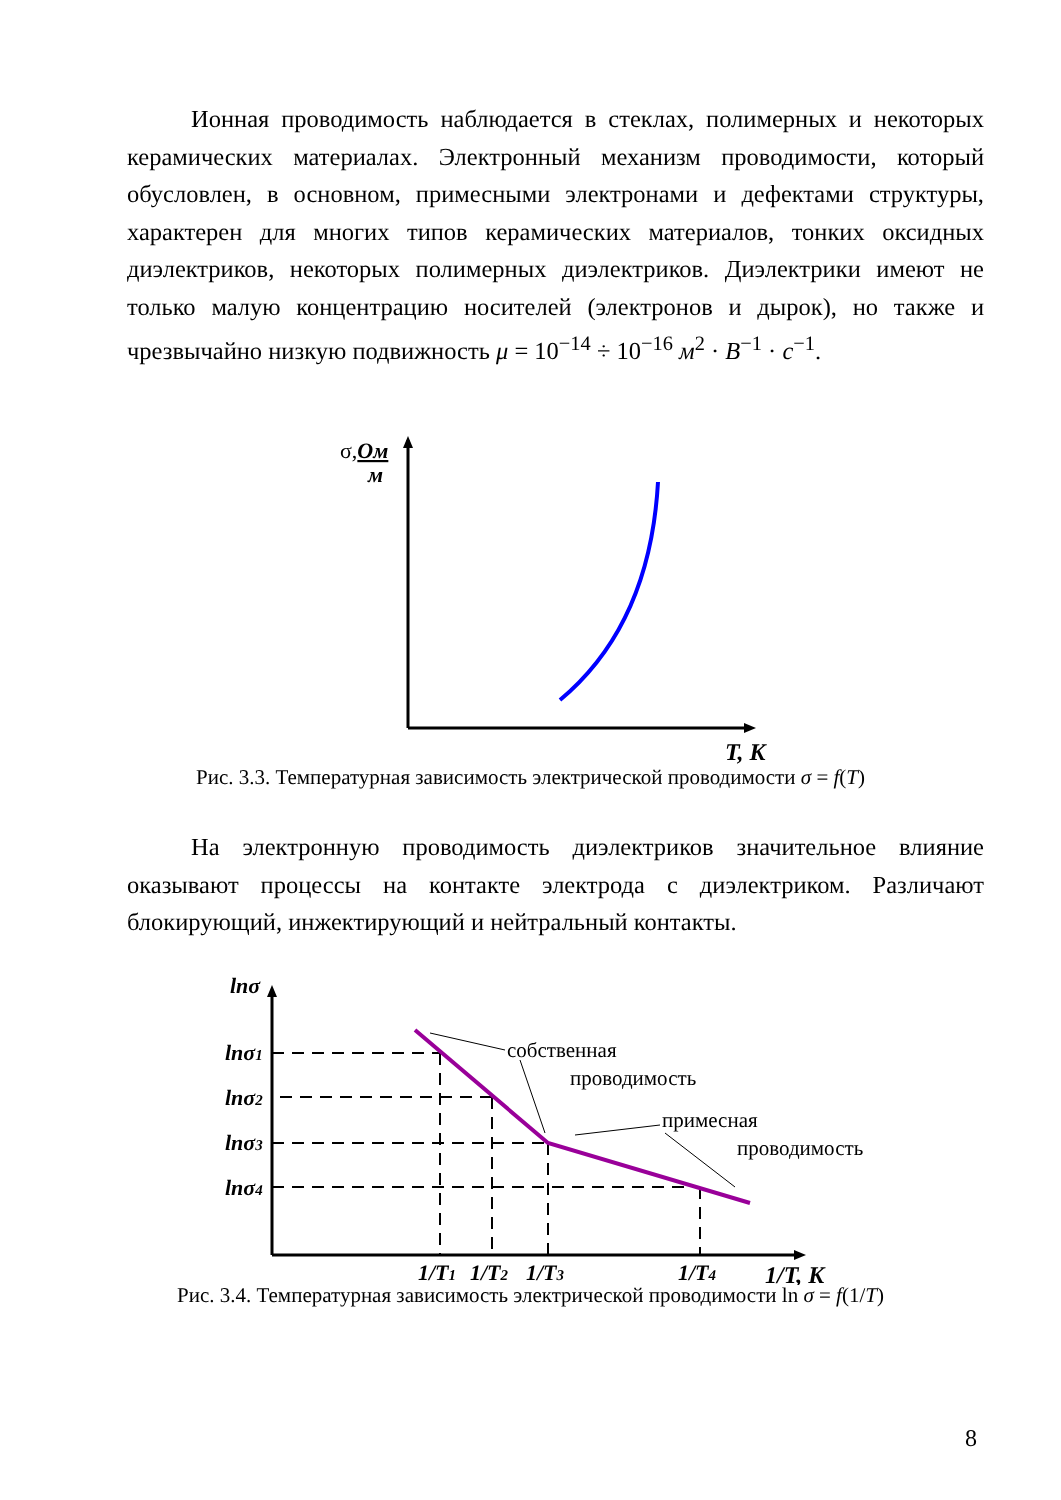Ионная проводимость наблюдается в стеклах, полимерных и некоторых керамических материалах. Электронный механизм проводимости, который обусловлен, в основном, примесными электронами и дефектами структуры, характерен для многих типов керамических материалов, тонких оксидных диэлектриков, некоторых полимерных диэлектриков. Диэлектрики имеют не только малую концентрацию носителей (электронов и дырок), но также и чрезвычайно низкую подвижность μ = 10<sup>−14</sup> ÷ 10<sup>−16</sup> м<sup>2</sup> · B<sup>−1</sup> · c<sup>−1</sup>.
σ,Ом
м
T, K
Рис. 3.3. Температурная зависимость электрической проводимости σ = f(T)
На электронную проводимость диэлектриков значительное влияние оказывают процессы на контакте электрода с диэлектриком. Различают блокирующий, инжектирующий и нейтральный контакты.
lnσ
lnσ1
lnσ2
lnσ3
lnσ4
1/T1
1/T2
1/T3
1/T4
1/T, K
собственная
проводимость
примесная
проводимость
Рис. 3.4. Температурная зависимость электрической проводимости ln σ = f(1/T)
8